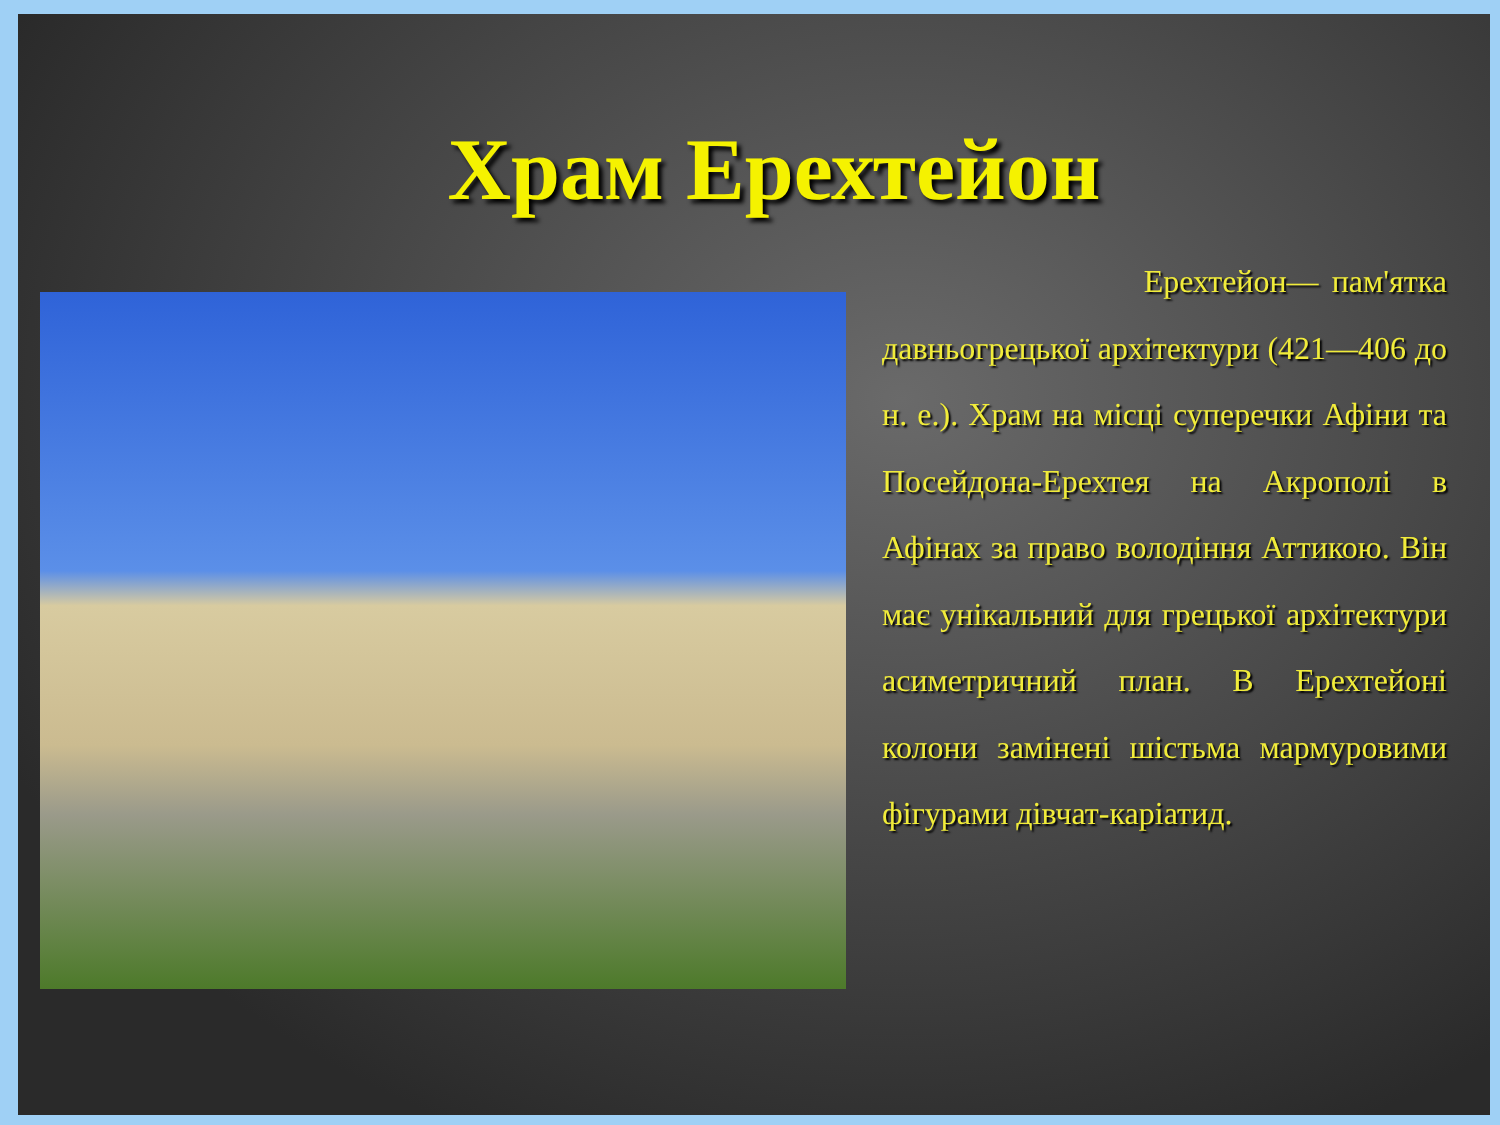Храм Ерехтейон
Ерехтейон— пам'ятка давньогрецької архітектури (421—406 до н. е.). Храм на місці суперечки Афіни та Посейдона-Ерехтея на Акрополі в Афінах за право володіння Аттикою. Він має унікальний для грецької архітектури асиметричний план. В Ерехтейоні колони замінені шістьма мармуровими фігурами дівчат-каріатид.